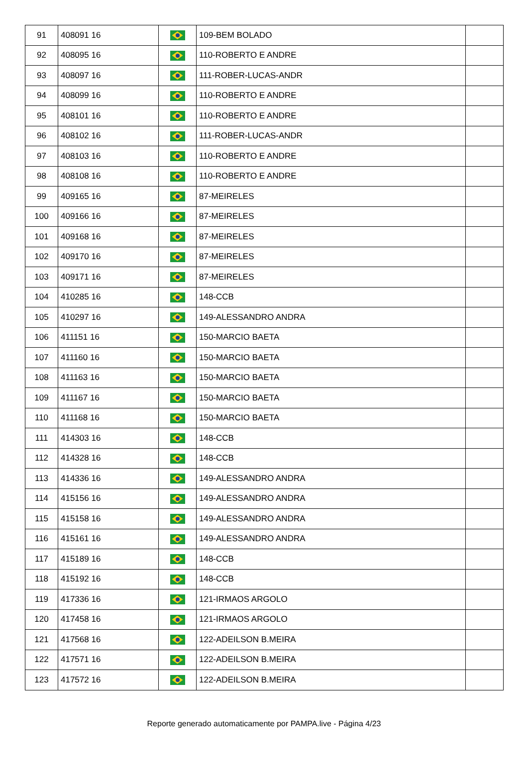| 91 | 408091 16 | | 109-BEM BOLADO | |
| 92 | 408095 16 | | 110-ROBERTO E ANDRE | |
| 93 | 408097 16 | | 111-ROBER-LUCAS-ANDR | |
| 94 | 408099 16 | | 110-ROBERTO E ANDRE | |
| 95 | 408101 16 | | 110-ROBERTO E ANDRE | |
| 96 | 408102 16 | | 111-ROBER-LUCAS-ANDR | |
| 97 | 408103 16 | | 110-ROBERTO E ANDRE | |
| 98 | 408108 16 | | 110-ROBERTO E ANDRE | |
| 99 | 409165 16 | | 87-MEIRELES | |
| 100 | 409166 16 | | 87-MEIRELES | |
| 101 | 409168 16 | | 87-MEIRELES | |
| 102 | 409170 16 | | 87-MEIRELES | |
| 103 | 409171 16 | | 87-MEIRELES | |
| 104 | 410285 16 | | 148-CCB | |
| 105 | 410297 16 | | 149-ALESSANDRO ANDRA | |
| 106 | 411151 16 | | 150-MARCIO BAETA | |
| 107 | 411160 16 | | 150-MARCIO BAETA | |
| 108 | 411163 16 | | 150-MARCIO BAETA | |
| 109 | 411167 16 | | 150-MARCIO BAETA | |
| 110 | 411168 16 | | 150-MARCIO BAETA | |
| 111 | 414303 16 | | 148-CCB | |
| 112 | 414328 16 | | 148-CCB | |
| 113 | 414336 16 | | 149-ALESSANDRO ANDRA | |
| 114 | 415156 16 | | 149-ALESSANDRO ANDRA | |
| 115 | 415158 16 | | 149-ALESSANDRO ANDRA | |
| 116 | 415161 16 | | 149-ALESSANDRO ANDRA | |
| 117 | 415189 16 | | 148-CCB | |
| 118 | 415192 16 | | 148-CCB | |
| 119 | 417336 16 | | 121-IRMAOS ARGOLO | |
| 120 | 417458 16 | | 121-IRMAOS ARGOLO | |
| 121 | 417568 16 | | 122-ADEILSON B.MEIRA | |
| 122 | 417571 16 | | 122-ADEILSON B.MEIRA | |
| 123 | 417572 16 | | 122-ADEILSON B.MEIRA | |
Reporte generado automaticamente por PAMPA.live - Página 4/23